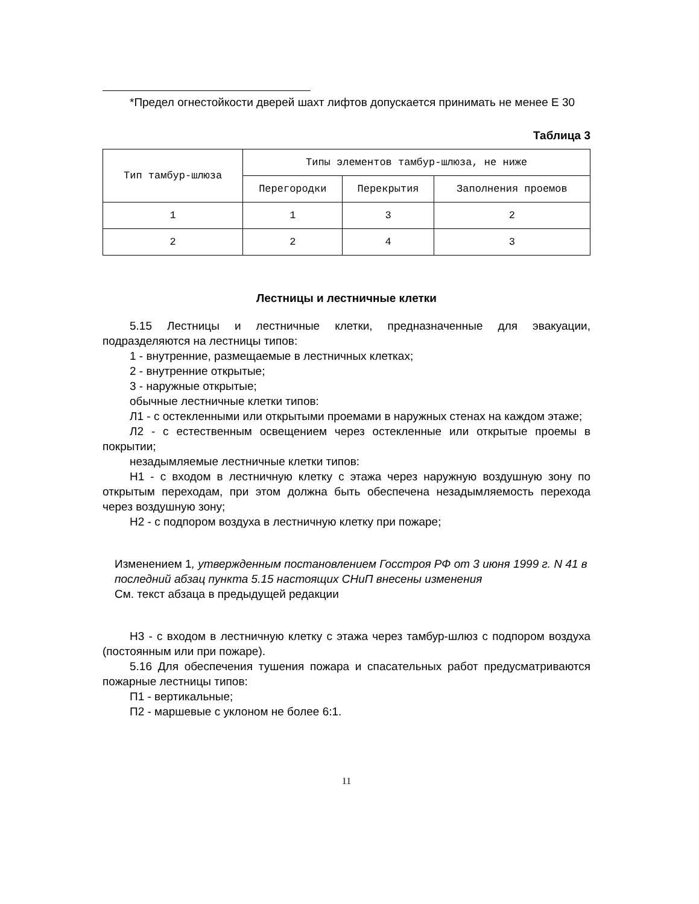*Предел огнестойкости дверей шахт лифтов допускается принимать не менее Е 30
Таблица 3
| Тип тамбур-шлюза | Типы элементов тамбур-шлюза, не ниже | | |
| --- | --- | --- | --- |
| | Перегородки | Перекрытия | Заполнения проемов |
| 1 | 1 | 3 | 2 |
| 2 | 2 | 4 | 3 |
Лестницы и лестничные клетки
5.15 Лестницы и лестничные клетки, предназначенные для эвакуации, подразделяются на лестницы типов:
1 - внутренние, размещаемые в лестничных клетках;
2 - внутренние открытые;
3 - наружные открытые;
обычные лестничные клетки типов:
Л1 - с остекленными или открытыми проемами в наружных стенах на каждом этаже;
Л2 - с естественным освещением через остекленные или открытые проемы в покрытии;
незадымляемые лестничные клетки типов:
Н1 - с входом в лестничную клетку с этажа через наружную воздушную зону по открытым переходам, при этом должна быть обеспечена незадымляемость перехода через воздушную зону;
Н2 - с подпором воздуха в лестничную клетку при пожаре;
Изменением 1, утвержденным постановлением Госстроя РФ от 3 июня 1999 г. N 41 в последний абзац пункта 5.15 настоящих СНиП внесены изменения
См. текст абзаца в предыдущей редакции
Н3 - с входом в лестничную клетку с этажа через тамбур-шлюз с подпором воздуха (постоянным или при пожаре).
5.16 Для обеспечения тушения пожара и спасательных работ предусматриваются пожарные лестницы типов:
П1 - вертикальные;
П2 - маршевые с уклоном не более 6:1.
11